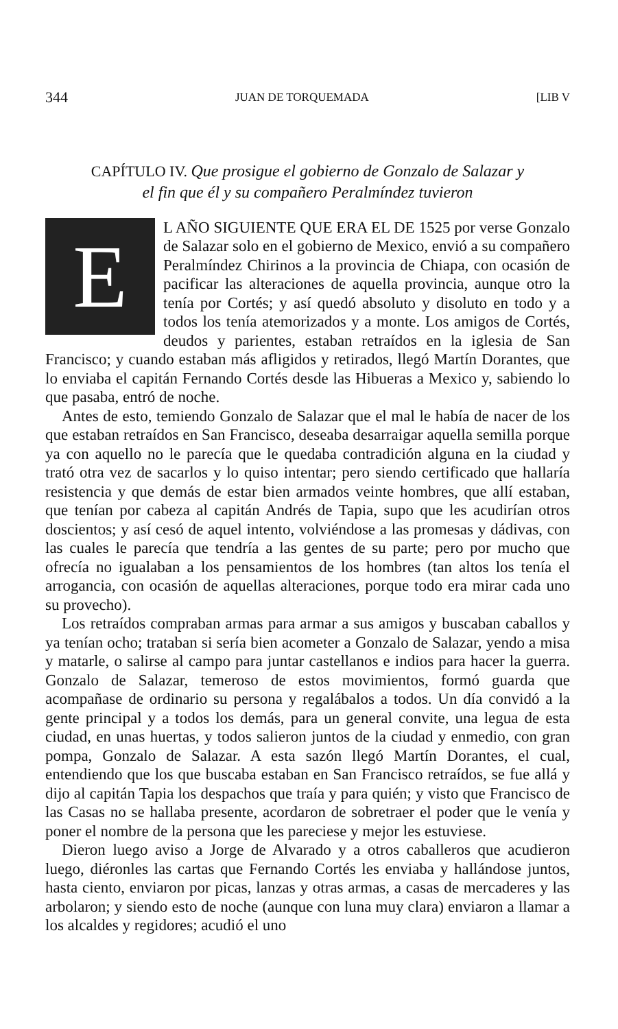344 JUAN DE TORQUEMADA [LIB V
CAPÍTULO IV. Que prosigue el gobierno de Gonzalo de Salazar y el fin que él y su compañero Peralmíndez tuvieron
EL AÑO SIGUIENTE QUE ERA EL DE 1525 por verse Gonzalo de Salazar solo en el gobierno de Mexico, envió a su compañero Peralmíndez Chirinos a la provincia de Chiapa, con ocasión de pacificar las alteraciones de aquella provincia, aunque otro la tenía por Cortés; y así quedó absoluto y disoluto en todo y a todos los tenía atemorizados y a monte. Los amigos de Cortés, deudos y parientes, estaban retraídos en la iglesia de San Francisco; y cuando estaban más afligidos y retirados, llegó Martín Dorantes, que lo enviaba el capitán Fernando Cortés desde las Hibueras a Mexico y, sabiendo lo que pasaba, entró de noche.
Antes de esto, temiendo Gonzalo de Salazar que el mal le había de nacer de los que estaban retraídos en San Francisco, deseaba desarraigar aquella semilla porque ya con aquello no le parecía que le quedaba contradición alguna en la ciudad y trató otra vez de sacarlos y lo quiso intentar; pero siendo certificado que hallaría resistencia y que demás de estar bien armados veinte hombres, que allí estaban, que tenían por cabeza al capitán Andrés de Tapia, supo que les acudirían otros doscientos; y así cesó de aquel intento, volviéndose a las promesas y dádivas, con las cuales le parecía que tendría a las gentes de su parte; pero por mucho que ofrecía no igualaban a los pensamientos de los hombres (tan altos los tenía el arrogancia, con ocasión de aquellas alteraciones, porque todo era mirar cada uno su provecho).
Los retraídos compraban armas para armar a sus amigos y buscaban caballos y ya tenían ocho; trataban si sería bien acometer a Gonzalo de Salazar, yendo a misa y matarle, o salirse al campo para juntar castellanos e indios para hacer la guerra. Gonzalo de Salazar, temeroso de estos movimientos, formó guarda que acompañase de ordinario su persona y regalábalos a todos. Un día convidó a la gente principal y a todos los demás, para un general convite, una legua de esta ciudad, en unas huertas, y todos salieron juntos de la ciudad y enmedio, con gran pompa, Gonzalo de Salazar. A esta sazón llegó Martín Dorantes, el cual, entendiendo que los que buscaba estaban en San Francisco retraídos, se fue allá y dijo al capitán Tapia los despachos que traía y para quién; y visto que Francisco de las Casas no se hallaba presente, acordaron de sobretraer el poder que le venía y poner el nombre de la persona que les pareciese y mejor les estuviese.
Dieron luego aviso a Jorge de Alvarado y a otros caballeros que acudieron luego, diéronles las cartas que Fernando Cortés les enviaba y hallándose juntos, hasta ciento, enviaron por picas, lanzas y otras armas, a casas de mercaderes y las arbolaron; y siendo esto de noche (aunque con luna muy clara) enviaron a llamar a los alcaldes y regidores; acudió el uno